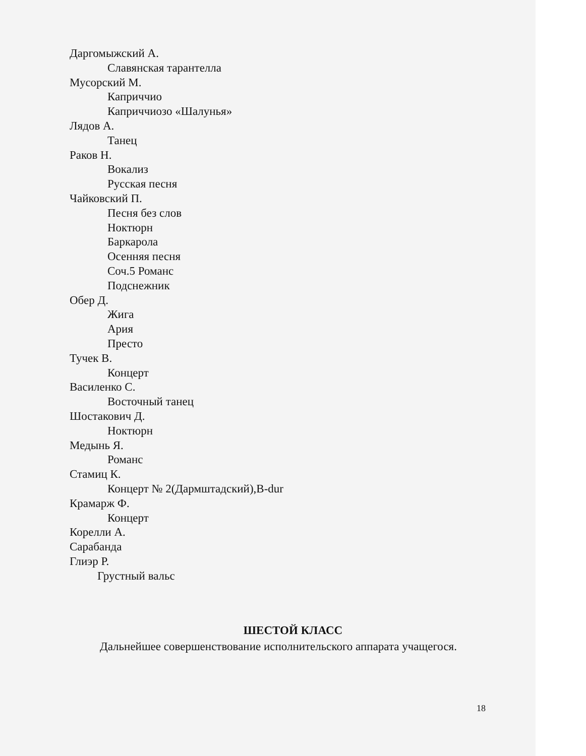Даргомыжский А.
Славянская тарантелла
Мусорский М.
Каприччио
Каприччиозо «Шалунья»
Лядов А.
Танец
Раков Н.
Вокализ
Русская песня
Чайковский П.
Песня без слов
Ноктюрн
Баркарола
Осенняя песня
Соч.5 Романс
Подснежник
Обер Д.
Жига
Ария
Престо
Тучек В.
Концерт
Василенко С.
Восточный танец
Шостакович Д.
Ноктюрн
Медынь Я.
Романс
Стамиц К.
Концерт № 2(Дармштадский),B-dur
Крамарж Ф.
Концерт
Корелли А.
Сарабанда
Глиэр Р.
Грустный вальс
ШЕСТОЙ КЛАСС
Дальнейшее совершенствование исполнительского аппарата учащегося.
18